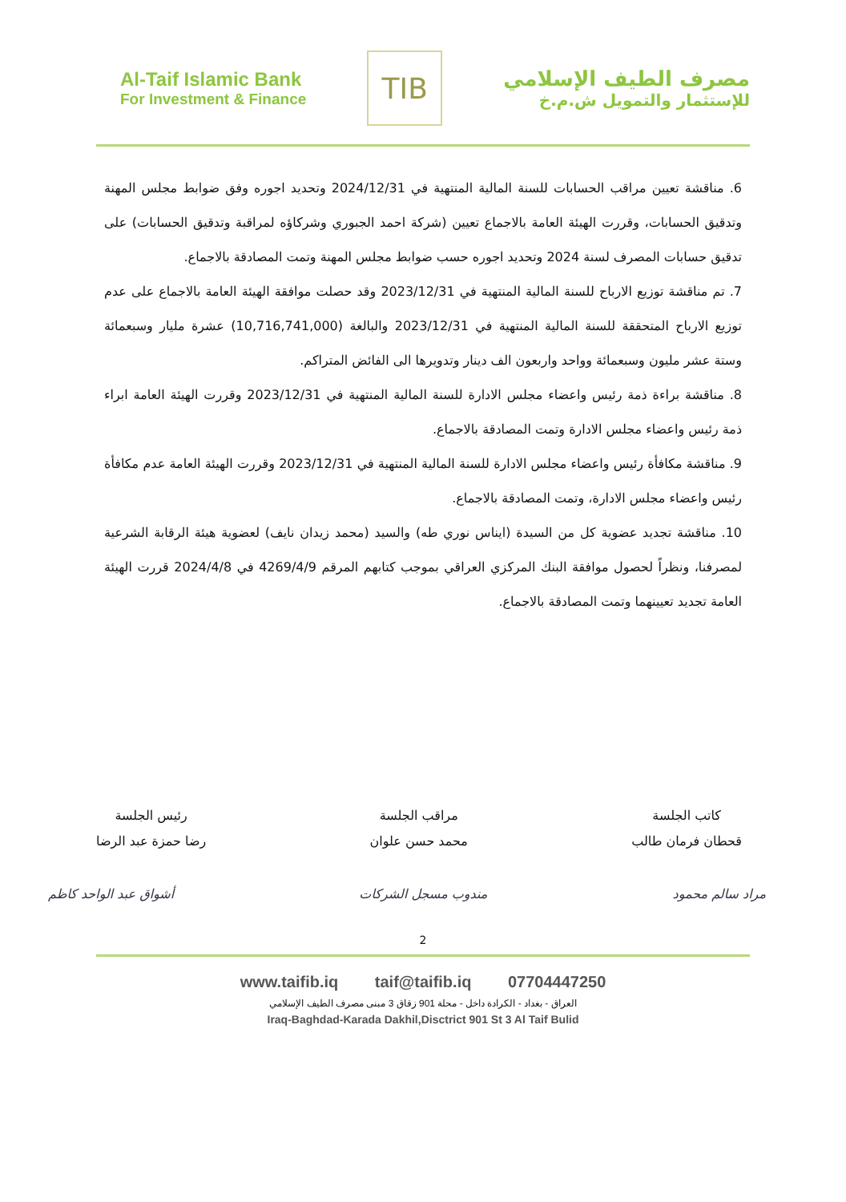Al-Taif Islamic Bank
For Investment & Finance
TIB
مصرف الطيف الإسلامي
للإستثمار والتمويل ش.م.خ
6. مناقشة تعيين مراقب الحسابات للسنة المالية المنتهية في 2024/12/31 وتحديد اجوره وفق ضوابط مجلس المهنة وتدقيق الحسابات، وقررت الهيئة العامة بالاجماع تعيين (شركة احمد الجبوري وشركاؤه لمراقبة وتدقيق الحسابات) على تدقيق حسابات المصرف لسنة 2024 وتحديد اجوره حسب ضوابط مجلس المهنة وتمت المصادقة بالاجماع.
7. تم مناقشة توزيع الارباح للسنة المالية المنتهية في 2023/12/31 وقد حصلت موافقة الهيئة العامة بالاجماع على عدم توزيع الارباح المتحققة للسنة المالية المنتهية في 2023/12/31 والبالغة (10,716,741,000) عشرة مليار وسبعمائة وستة عشر مليون وسبعمائة وواحد واربعون الف دينار وتدويرها الى الفائض المتراكم.
8. مناقشة براءة ذمة رئيس واعضاء مجلس الادارة للسنة المالية المنتهية في 2023/12/31 وقررت الهيئة العامة ابراء ذمة رئيس واعضاء مجلس الادارة وتمت المصادقة بالاجماع.
9. مناقشة مكافأة رئيس واعضاء مجلس الادارة للسنة المالية المنتهية في 2023/12/31 وقررت الهيئة العامة عدم مكافأة رئيس واعضاء مجلس الادارة، وتمت المصادقة بالاجماع.
10. مناقشة تجديد عضوية كل من السيدة (ايناس نوري طه) والسيد (محمد زيدان نايف) لعضوية هيئة الرقابة الشرعية لمصرفنا، ونظراً لحصول موافقة البنك المركزي العراقي بموجب كتابهم المرقم 4269/4/9 في 2024/4/8 قررت الهيئة العامة تجديد تعيينهما وتمت المصادقة بالاجماع.
كاتب الجلسة
قحطان فرمان طالب
مراقب الجلسة
محمد حسن علوان
رئيس الجلسة
رضا حمزة عبد الرضا
مراد سالم محمود مندوب مسجل الشركات أشواق عبد الواحد كاظم
2
www.taifib.iq taif@taifib.iq 07704447250
العراق - بغداد - الكرادة داخل - محلة 901 زقاق 3 مبنى مصرف الطيف الإسلامي
Iraq-Baghdad-Karada Dakhil,Disctrict 901 St 3 Al Taif Bulid